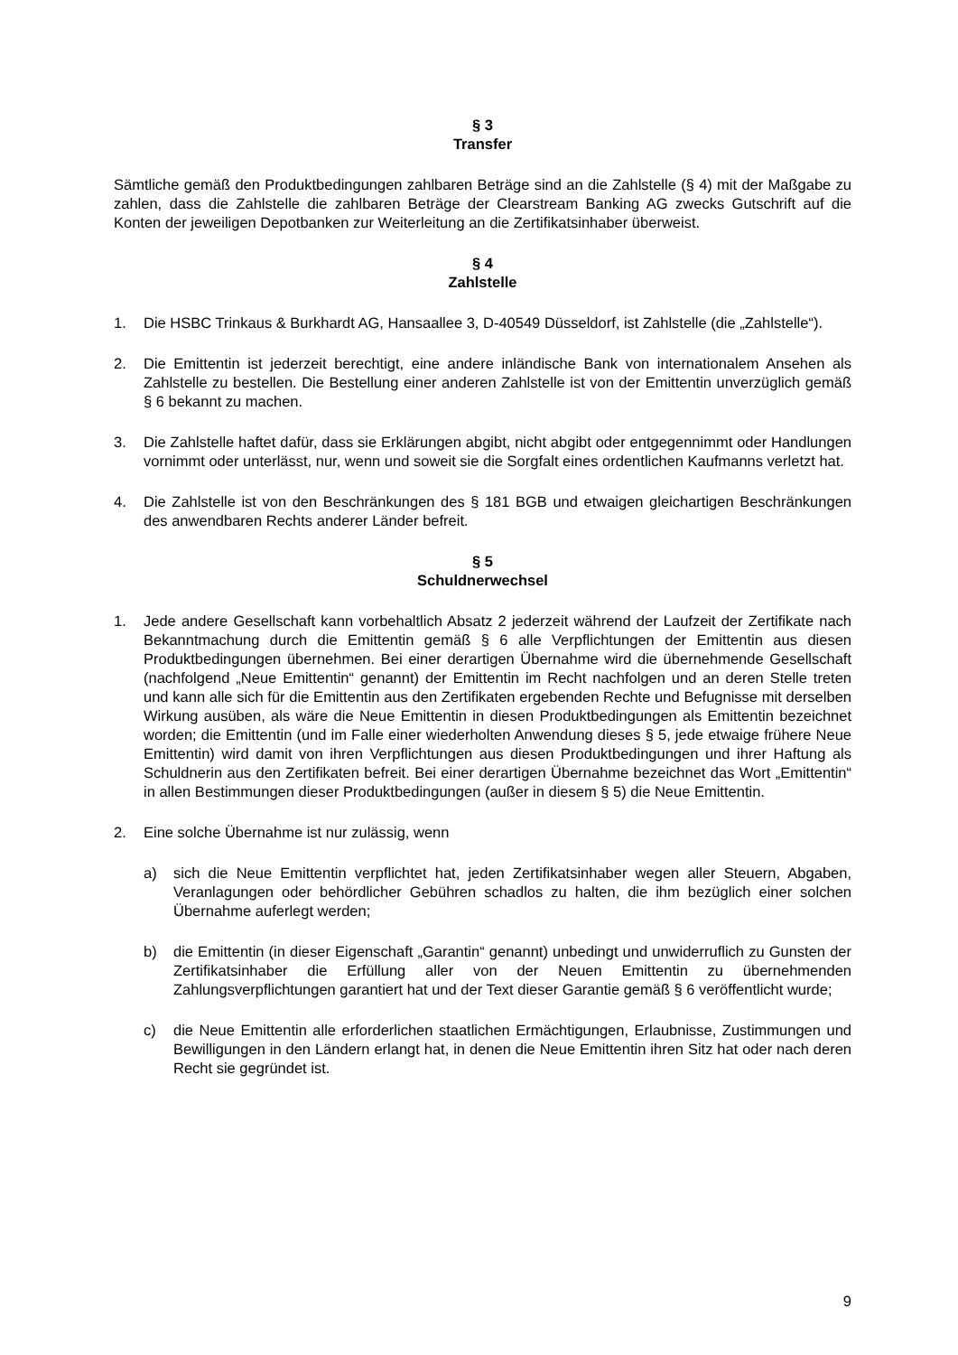§ 3
Transfer
Sämtliche gemäß den Produktbedingungen zahlbaren Beträge sind an die Zahlstelle (§ 4) mit der Maßgabe zu zahlen, dass die Zahlstelle die zahlbaren Beträge der Clearstream Banking AG zwecks Gutschrift auf die Konten der jeweiligen Depotbanken zur Weiterleitung an die Zertifikatsinhaber überweist.
§ 4
Zahlstelle
1. Die HSBC Trinkaus & Burkhardt AG, Hansaallee 3, D-40549 Düsseldorf, ist Zahlstelle (die „Zahlstelle“).
2. Die Emittentin ist jederzeit berechtigt, eine andere inländische Bank von internationalem Ansehen als Zahlstelle zu bestellen. Die Bestellung einer anderen Zahlstelle ist von der Emittentin unverzüglich gemäß § 6 bekannt zu machen.
3. Die Zahlstelle haftet dafür, dass sie Erklärungen abgibt, nicht abgibt oder entgegennimmt oder Handlungen vornimmt oder unterlässt, nur, wenn und soweit sie die Sorgfalt eines ordentlichen Kaufmanns verletzt hat.
4. Die Zahlstelle ist von den Beschränkungen des § 181 BGB und etwaigen gleichartigen Beschränkungen des anwendbaren Rechts anderer Länder befreit.
§ 5
Schuldnerwechsel
1. Jede andere Gesellschaft kann vorbehaltlich Absatz 2 jederzeit während der Laufzeit der Zertifikate nach Bekanntmachung durch die Emittentin gemäß § 6 alle Verpflichtungen der Emittentin aus diesen Produktbedingungen übernehmen. Bei einer derartigen Übernahme wird die übernehmende Gesellschaft (nachfolgend „Neue Emittentin“ genannt) der Emittentin im Recht nachfolgen und an deren Stelle treten und kann alle sich für die Emittentin aus den Zertifikaten ergebenden Rechte und Befugnisse mit derselben Wirkung ausüben, als wäre die Neue Emittentin in diesen Produktbedingungen als Emittentin bezeichnet worden; die Emittentin (und im Falle einer wiederholten Anwendung dieses § 5, jede etwaige frühere Neue Emittentin) wird damit von ihren Verpflichtungen aus diesen Produktbedingungen und ihrer Haftung als Schuldnerin aus den Zertifikaten befreit. Bei einer derartigen Übernahme bezeichnet das Wort „Emittentin“ in allen Bestimmungen dieser Produktbedingungen (außer in diesem § 5) die Neue Emittentin.
2. Eine solche Übernahme ist nur zulässig, wenn
a) sich die Neue Emittentin verpflichtet hat, jeden Zertifikatsinhaber wegen aller Steuern, Abgaben, Veranlagungen oder behördlicher Gebühren schadlos zu halten, die ihm bezüglich einer solchen Übernahme auferlegt werden;
b) die Emittentin (in dieser Eigenschaft „Garantin“ genannt) unbedingt und unwiderruflich zu Gunsten der Zertifikatsinhaber die Erfüllung aller von der Neuen Emittentin zu übernehmenden Zahlungsverpflichtungen garantiert hat und der Text dieser Garantie gemäß § 6 veröffentlicht wurde;
c) die Neue Emittentin alle erforderlichen staatlichen Ermächtigungen, Erlaubnisse, Zustimmungen und Bewilligungen in den Ländern erlangt hat, in denen die Neue Emittentin ihren Sitz hat oder nach deren Recht sie gegründet ist.
9